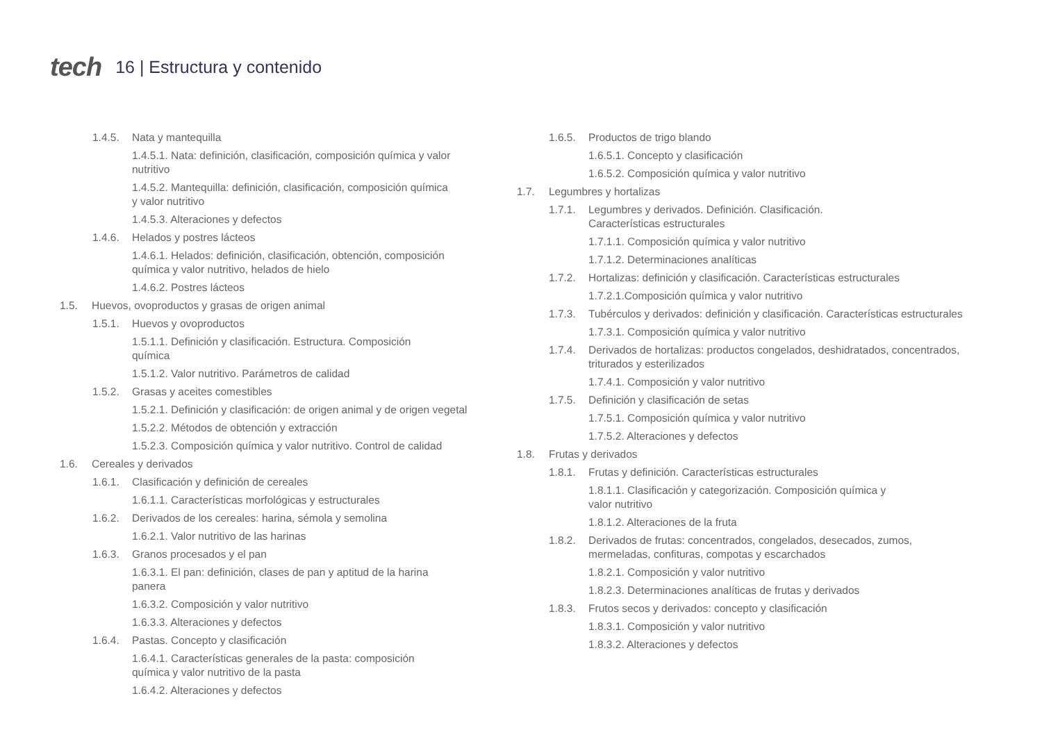tech 16 | Estructura y contenido
1.4.5. Nata y mantequilla
1.4.5.1. Nata: definición, clasificación, composición química y valor nutritivo
1.4.5.2. Mantequilla: definición, clasificación, composición química y valor nutritivo
1.4.5.3. Alteraciones y defectos
1.4.6. Helados y postres lácteos
1.4.6.1. Helados: definición, clasificación, obtención, composición química y valor nutritivo, helados de hielo
1.4.6.2. Postres lácteos
1.5. Huevos, ovoproductos y grasas de origen animal
1.5.1. Huevos y ovoproductos
1.5.1.1. Definición y clasificación. Estructura. Composición química
1.5.1.2. Valor nutritivo. Parámetros de calidad
1.5.2. Grasas y aceites comestibles
1.5.2.1. Definición y clasificación: de origen animal y de origen vegetal
1.5.2.2. Métodos de obtención y extracción
1.5.2.3. Composición química y valor nutritivo. Control de calidad
1.6. Cereales y derivados
1.6.1. Clasificación y definición de cereales
1.6.1.1. Características morfológicas y estructurales
1.6.2. Derivados de los cereales: harina, sémola y semolina
1.6.2.1. Valor nutritivo de las harinas
1.6.3. Granos procesados y el pan
1.6.3.1. El pan: definición, clases de pan y aptitud de la harina panera
1.6.3.2. Composición y valor nutritivo
1.6.3.3. Alteraciones y defectos
1.6.4. Pastas. Concepto y clasificación
1.6.4.1. Características generales de la pasta: composición química y valor nutritivo de la pasta
1.6.4.2. Alteraciones y defectos
1.6.5. Productos de trigo blando
1.6.5.1. Concepto y clasificación
1.6.5.2. Composición química y valor nutritivo
1.7. Legumbres y hortalizas
1.7.1. Legumbres y derivados. Definición. Clasificación.
Características estructurales
1.7.1.1. Composición química y valor nutritivo
1.7.1.2. Determinaciones analíticas
1.7.2. Hortalizas: definición y clasificación. Características estructurales
1.7.2.1.Composición química y valor nutritivo
1.7.3. Tubérculos y derivados: definición y clasificación. Características estructurales
1.7.3.1. Composición química y valor nutritivo
1.7.4. Derivados de hortalizas: productos congelados, deshidratados, concentrados, triturados y esterilizados
1.7.4.1. Composición y valor nutritivo
1.7.5. Definición y clasificación de setas
1.7.5.1. Composición química y valor nutritivo
1.7.5.2. Alteraciones y defectos
1.8. Frutas y derivados
1.8.1. Frutas y definición. Características estructurales
1.8.1.1. Clasificación y categorización. Composición química y valor nutritivo
1.8.1.2. Alteraciones de la fruta
1.8.2. Derivados de frutas: concentrados, congelados, desecados, zumos, mermeladas, confituras, compotas y escarchados
1.8.2.1. Composición y valor nutritivo
1.8.2.3. Determinaciones analíticas de frutas y derivados
1.8.3. Frutos secos y derivados: concepto y clasificación
1.8.3.1. Composición y valor nutritivo
1.8.3.2. Alteraciones y defectos